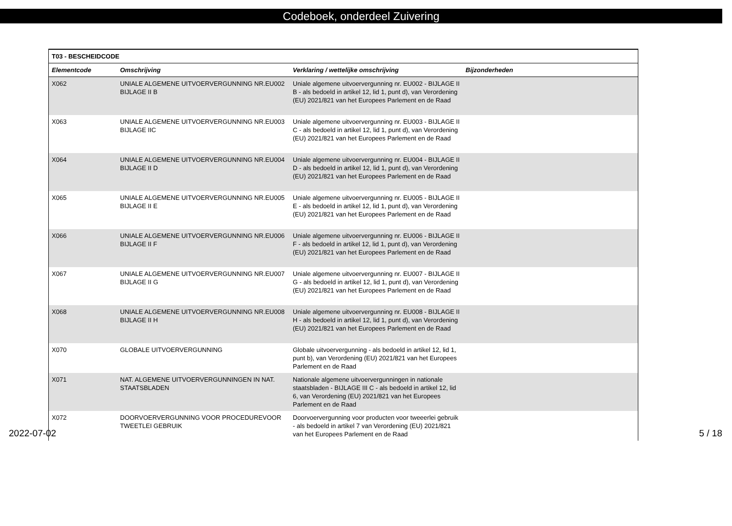Codeboek, onderdeel Zuivering
| T03 - BESCHEIDCODE | | | |
| --- | --- | --- | --- |
| Elementcode | Omschrijving | Verklaring / wettelijke omschrijving | Bijzonderheden |
| X062 | UNIALE ALGEMENE UITVOERVERGUNNING NR.EU002 BIJLAGE II B | Uniale algemene uitvoervergunning nr. EU002 - BIJLAGE II B - als bedoeld in artikel 12, lid 1, punt d), van Verordening (EU) 2021/821 van het Europees Parlement en de Raad | |
| X063 | UNIALE ALGEMENE UITVOERVERGUNNING NR.EU003 BIJLAGE IIC | Uniale algemene uitvoervergunning nr. EU003 - BIJLAGE II C - als bedoeld in artikel 12, lid 1, punt d), van Verordening (EU) 2021/821 van het Europees Parlement en de Raad | |
| X064 | UNIALE ALGEMENE UITVOERVERGUNNING NR.EU004 BIJLAGE II D | Uniale algemene uitvoervergunning nr. EU004 - BIJLAGE II D - als bedoeld in artikel 12, lid 1, punt d), van Verordening (EU) 2021/821 van het Europees Parlement en de Raad | |
| X065 | UNIALE ALGEMENE UITVOERVERGUNNING NR.EU005 BIJLAGE II E | Uniale algemene uitvoervergunning nr. EU005 - BIJLAGE II E - als bedoeld in artikel 12, lid 1, punt d), van Verordening (EU) 2021/821 van het Europees Parlement en de Raad | |
| X066 | UNIALE ALGEMENE UITVOERVERGUNNING NR.EU006 BIJLAGE II F | Uniale algemene uitvoervergunning nr. EU006 - BIJLAGE II F - als bedoeld in artikel 12, lid 1, punt d), van Verordening (EU) 2021/821 van het Europees Parlement en de Raad | |
| X067 | UNIALE ALGEMENE UITVOERVERGUNNING NR.EU007 BIJLAGE II G | Uniale algemene uitvoervergunning nr. EU007 - BIJLAGE II G - als bedoeld in artikel 12, lid 1, punt d), van Verordening (EU) 2021/821 van het Europees Parlement en de Raad | |
| X068 | UNIALE ALGEMENE UITVOERVERGUNNING NR.EU008 BIJLAGE II H | Uniale algemene uitvoervergunning nr. EU008 - BIJLAGE II H - als bedoeld in artikel 12, lid 1, punt d), van Verordening (EU) 2021/821 van het Europees Parlement en de Raad | |
| X070 | GLOBALE UITVOERVERGUNNING | Globale uitvoervergunning - als bedoeld in artikel 12, lid 1, punt b), van Verordening (EU) 2021/821 van het Europees Parlement en de Raad | |
| X071 | NAT. ALGEMENE UITVOERVERGUNNINGEN IN NAT. STAATSBLADEN | Nationale algemene uitvoervergunningen in nationale staatsbladen - BIJLAGE III C - als bedoeld in artikel 12, lid 6, van Verordening (EU) 2021/821 van het Europees Parlement en de Raad | |
| X072 | DOORVOERVERGUNNING VOOR PROCEDUREVOOR TWEETLEI GEBRUIK | Doorvoervergunning voor producten voor tweeerlei gebruik - als bedoeld in artikel 7 van Verordening (EU) 2021/821 van het Europees Parlement en de Raad | |
2022-07-02 5 / 18